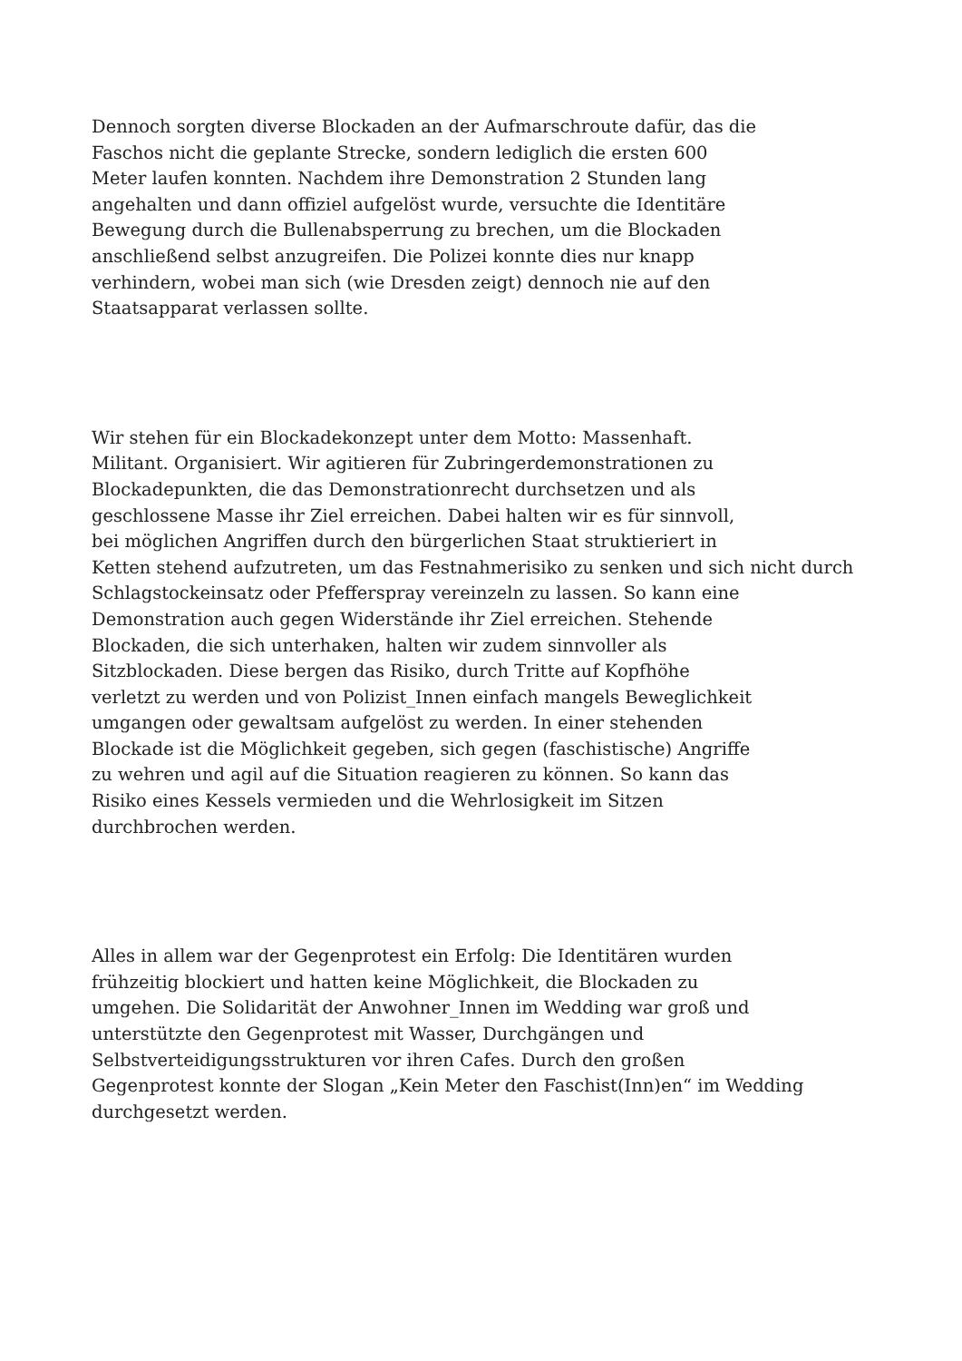Dennoch sorgten diverse Blockaden an der Aufmarschroute dafür, das die
Faschos nicht die geplante Strecke, sondern lediglich die ersten 600
Meter laufen konnten. Nachdem ihre Demonstration 2 Stunden lang
angehalten und dann offiziel aufgelöst wurde, versuchte die Identitäre
Bewegung durch die Bullenabsperrung zu brechen, um die Blockaden
anschließend selbst anzugreifen. Die Polizei konnte dies nur knapp
verhindern, wobei man sich (wie Dresden zeigt) dennoch nie auf den
Staatsapparat verlassen sollte.
Wir stehen für ein Blockadekonzept unter dem Motto: Massenhaft.
Militant. Organisiert. Wir agitieren für Zubringerdemonstrationen zu
Blockadepunkten, die das Demonstrationrecht durchsetzen und als
geschlossene Masse ihr Ziel erreichen. Dabei halten wir es für sinnvoll,
bei möglichen Angriffen durch den bürgerlichen Staat struktieriert in
Ketten stehend aufzutreten, um das Festnahmerisiko zu senken und sich nicht durch
Schlagstockeinsatz oder Pfefferspray vereinzeln zu lassen. So kann eine
Demonstration auch gegen Widerstände ihr Ziel erreichen. Stehende
Blockaden, die sich unterhaken, halten wir zudem sinnvoller als
Sitzblockaden. Diese bergen das Risiko, durch Tritte auf Kopfhöhe
verletzt zu werden und von Polizist_Innen einfach mangels Beweglichkeit
umgangen oder gewaltsam aufgelöst zu werden. In einer stehenden
Blockade ist die Möglichkeit gegeben, sich gegen (faschistische) Angriffe
zu wehren und agil auf die Situation reagieren zu können. So kann das
Risiko eines Kessels vermieden und die Wehrlosigkeit im Sitzen
durchbrochen werden.
Alles in allem war der Gegenprotest ein Erfolg: Die Identitären wurden
frühzeitig blockiert und hatten keine Möglichkeit, die Blockaden zu
umgehen. Die Solidarität der Anwohner_Innen im Wedding war groß und
unterstützte den Gegenprotest mit Wasser, Durchgängen und
Selbstverteidigungsstrukturen vor ihren Cafes. Durch den großen
Gegenprotest konnte der Slogan „Kein Meter den Faschist(Inn)en“ im Wedding
durchgesetzt werden.